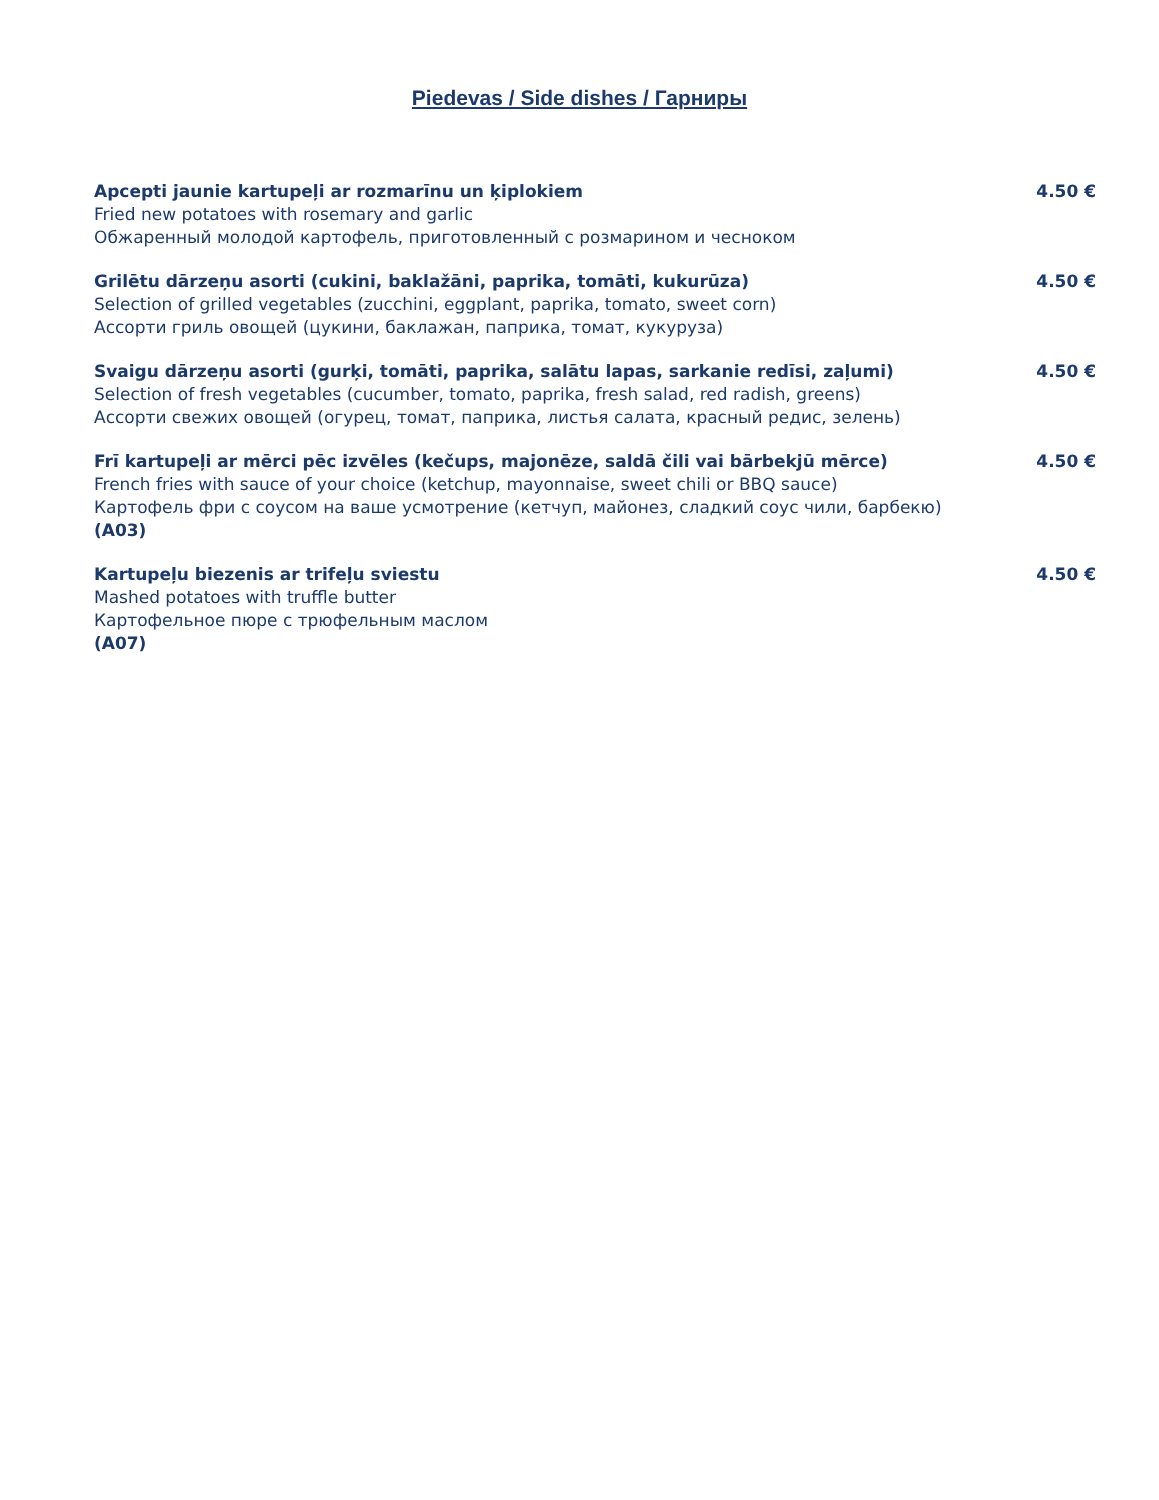Piedevas / Side dishes / Гарниры
Apcepti jaunie kartupeļi ar rozmarīnu un ķiplokiem 4.50 €
Fried new potatoes with rosemary and garlic
Обжаренный молодой картофель, приготовленный с розмарином и чесноком
Grilētu dārzeņu asorti (cukini, baklažāni, paprika, tomāti, kukurūza) 4.50 €
Selection of grilled vegetables (zucchini, eggplant, paprika, tomato, sweet corn)
Ассорти гриль овощей (цукини, баклажан, паприка, томат, кукуруза)
Svaigu dārzeņu asorti (gurķi, tomāti, paprika, salātu lapas, sarkanie redīsi, zaļumi) 4.50 €
Selection of fresh vegetables (cucumber, tomato, paprika, fresh salad, red radish, greens)
Ассорти свежих овощей (огурец, томат, паприка, листья салата, красный редис, зелень)
Frī kartupeļi ar mērci pēc izvēles (kečups, majonēze, saldā čili vai bārbekjū mērce) 4.50 €
French fries with sauce of your choice (ketchup, mayonnaise, sweet chili or BBQ sauce)
Картофель фри с соусом на ваше усмотрение (кетчуп, майонез, сладкий соус чили, барбекю)
(A03)
Kartupeļu biezenis ar trifeļu sviestu 4.50 €
Mashed potatoes with truffle butter
Картофельное пюре с трюфельным маслом
(A07)